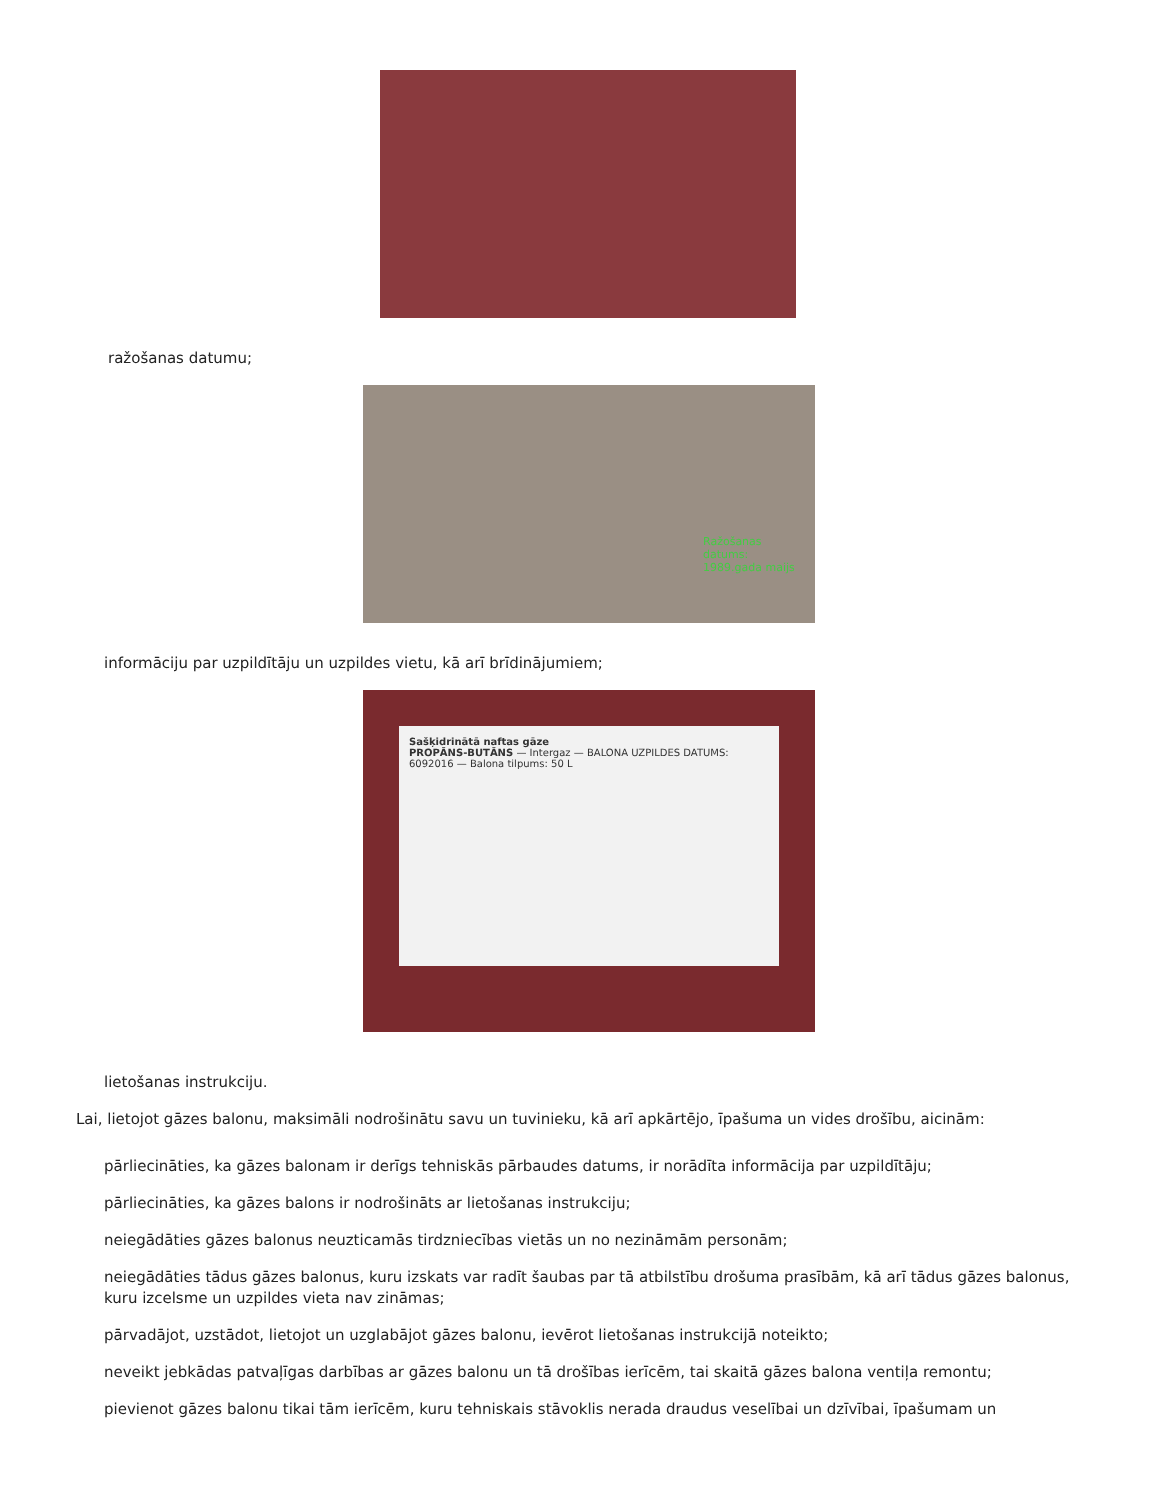ražošanas datumu;
Ražošanas datums: 1989.gada maijs
informāciju par uzpildītāju un uzpildes vietu, kā arī brīdinājumiem;
Sašķidrinātā naftas gāze
PROPĀNS-BUTĀNS — Intergaz — BALONA UZPILDES DATUMS: 6092016 — Balona tilpums: 50 L
lietošanas instrukciju.
Lai, lietojot gāzes balonu, maksimāli nodrošinātu savu un tuvinieku, kā arī apkārtējo, īpašuma un vides drošību, aicinām:
pārliecināties, ka gāzes balonam ir derīgs tehniskās pārbaudes datums, ir norādīta informācija par uzpildītāju;
pārliecināties, ka gāzes balons ir nodrošināts ar lietošanas instrukciju;
neiegādāties gāzes balonus neuzticamās tirdzniecības vietās un no nezināmām personām;
neiegādāties tādus gāzes balonus, kuru izskats var radīt šaubas par tā atbilstību drošuma prasībām, kā arī tādus gāzes balonus, kuru izcelsme un uzpildes vieta nav zināmas;
pārvadājot, uzstādot, lietojot un uzglabājot gāzes balonu, ievērot lietošanas instrukcijā noteikto;
neveikt jebkādas patvaļīgas darbības ar gāzes balonu un tā drošības ierīcēm, tai skaitā gāzes balona ventiļa remontu;
pievienot gāzes balonu tikai tām ierīcēm, kuru tehniskais stāvoklis nerada draudus veselībai un dzīvībai, īpašumam un